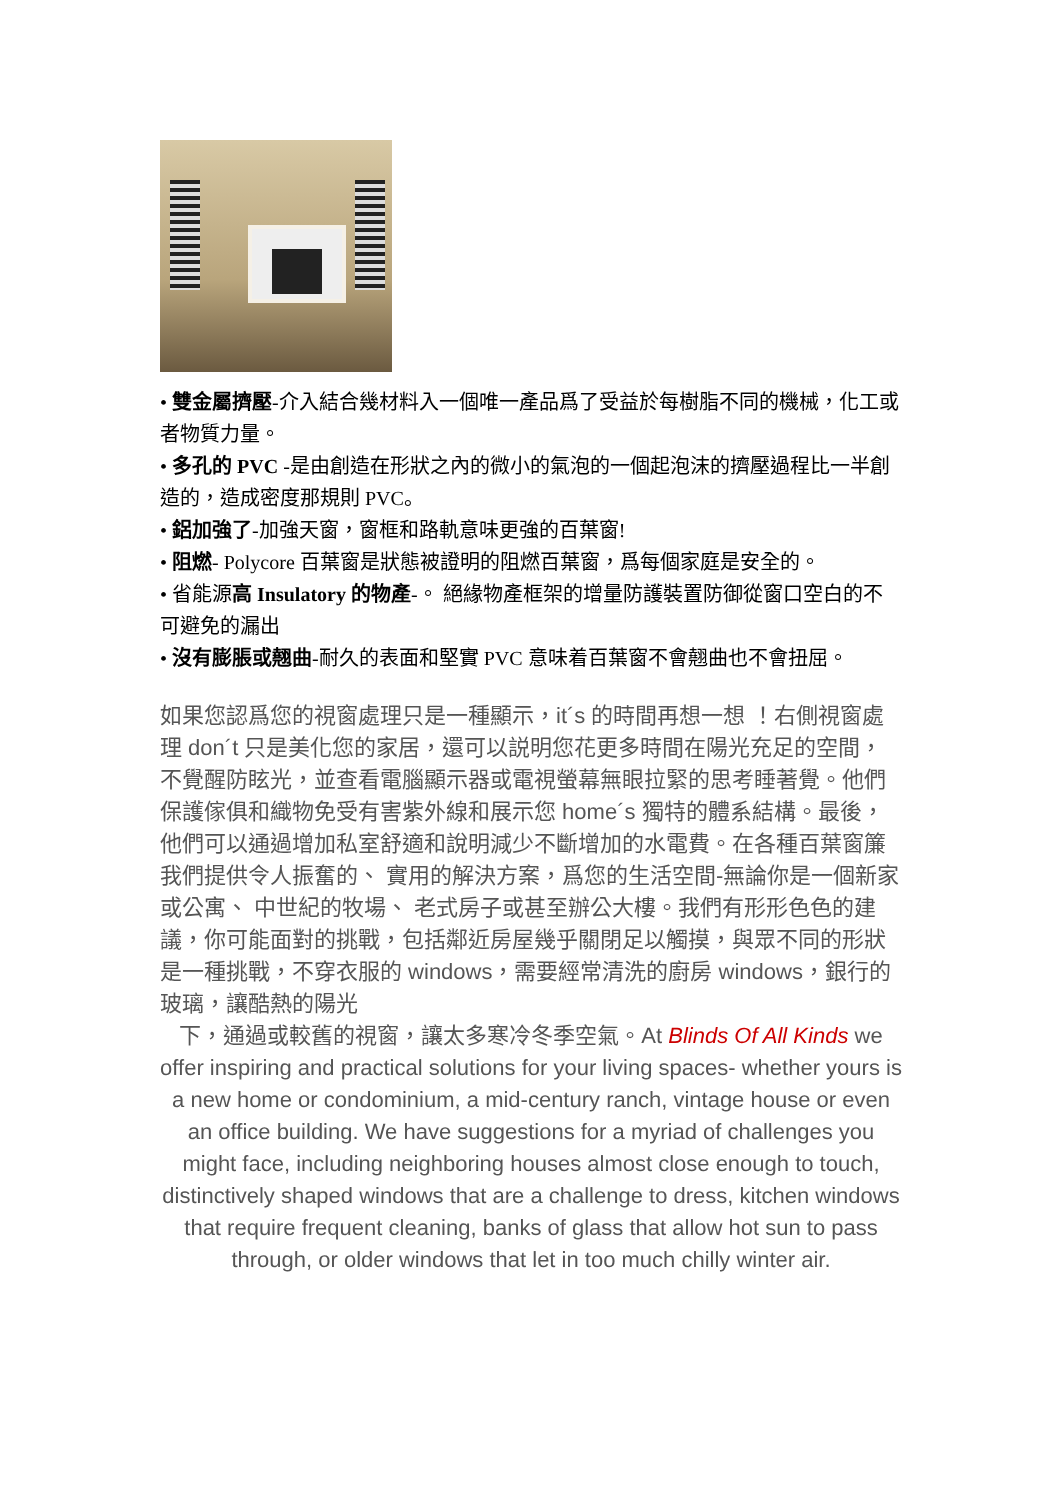• 雙金屬擠壓-介入結合幾材料入一個唯一產品爲了受益於每樹脂不同的機械，化工或者物質力量。
• 多孔的 PVC -是由創造在形狀之內的微小的氣泡的一個起泡沫的擠壓過程比一半創造的，造成密度那規則 PVC。
• 鋁加強了-加強天窗，窗框和路軌意味更強的百葉窗!
• 阻燃- Polycore 百葉窗是狀態被證明的阻燃百葉窗，爲每個家庭是安全的。
• 省能源高 Insulatory 的物產-。 絕緣物產框架的增量防護裝置防御從窗口空白的不可避免的漏出
• 沒有膨脹或翹曲-耐久的表面和堅實 PVC 意味着百葉窗不會翹曲也不會扭屈。
如果您認爲您的視窗處理只是一種顯示，it´s 的時間再想一想 ！右側視窗處理 don´t 只是美化您的家居，還可以説明您花更多時間在陽光充足的空間，不覺醒防眩光，並查看電腦顯示器或電視螢幕無眼拉緊的思考睡著覺。他們保護傢俱和織物免受有害紫外線和展示您 home´s 獨特的體系結構。最後，他們可以通過增加私室舒適和說明減少不斷增加的水電費。在各種百葉窗簾我們提供令人振奮的、 實用的解決方案，爲您的生活空間-無論你是一個新家或公寓、 中世紀的牧場、 老式房子或甚至辦公大樓。我們有形形色色的建議，你可能面對的挑戰，包括鄰近房屋幾乎關閉足以觸摸，與眾不同的形狀是一種挑戰，不穿衣服的 windows，需要經常清洗的廚房 windows，銀行的玻璃，讓酷熱的陽光
下，通過或較舊的視窗，讓太多寒冷冬季空氣。At Blinds Of All Kinds we offer inspiring and practical solutions for your living spaces- whether yours is a new home or condominium, a mid-century ranch, vintage house or even an office building. We have suggestions for a myriad of challenges you might face, including neighboring houses almost close enough to touch, distinctively shaped windows that are a challenge to dress, kitchen windows that require frequent cleaning, banks of glass that allow hot sun to pass through, or older windows that let in too much chilly winter air.